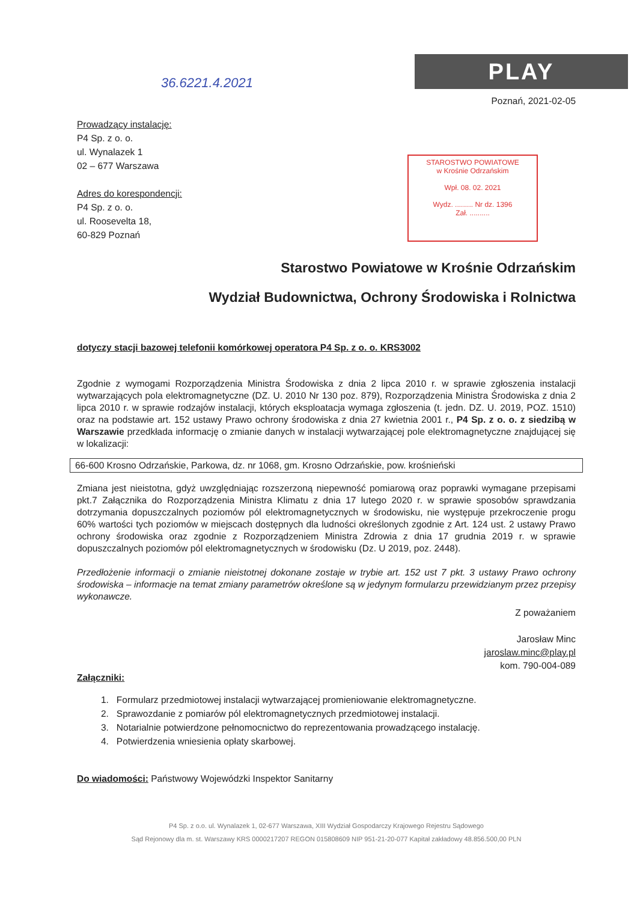PLAY
STAROSTWO POWIATOWE
w Krośnie Odrzańskim
Wpł. 08. 02. 2021
Wydz. ......... Nr dz. 1396
Zał. ..........
36.6221.4.2021
Poznań, 2021-02-05
Prowadzący instalację:
P4 Sp. z o. o.
ul. Wynalazek 1
02 – 677 Warszawa
Adres do korespondencji:
P4 Sp. z o. o.
ul. Roosevelta 18,
60-829 Poznań
Starostwo Powiatowe w Krośnie Odrzańskim
Wydział Budownictwa, Ochrony Środowiska i Rolnictwa
dotyczy stacji bazowej telefonii komórkowej operatora P4 Sp. z o. o. KRS3002
Zgodnie z wymogami Rozporządzenia Ministra Środowiska z dnia 2 lipca 2010 r. w sprawie zgłoszenia instalacji wytwarzających pola elektromagnetyczne (DZ. U. 2010 Nr 130 poz. 879), Rozporządzenia Ministra Środowiska z dnia 2 lipca 2010 r. w sprawie rodzajów instalacji, których eksploatacja wymaga zgłoszenia (t. jedn. DZ. U. 2019, POZ. 1510) oraz na podstawie art. 152 ustawy Prawo ochrony środowiska z dnia 27 kwietnia 2001 r., P4 Sp. z o. o. z siedzibą w Warszawie przedkłada informację o zmianie danych w instalacji wytwarzającej pole elektromagnetyczne znajdującej się w lokalizacji:
66-600 Krosno Odrzańskie, Parkowa, dz. nr 1068, gm. Krosno Odrzańskie, pow. krośnieński
Zmiana jest nieistotna, gdyż uwzględniając rozszerzoną niepewność pomiarową oraz poprawki wymagane przepisami pkt.7 Załącznika do Rozporządzenia Ministra Klimatu z dnia 17 lutego 2020 r. w sprawie sposobów sprawdzania dotrzymania dopuszczalnych poziomów pól elektromagnetycznych w środowisku, nie występuje przekroczenie progu 60% wartości tych poziomów w miejscach dostępnych dla ludności określonych zgodnie z Art. 124 ust. 2 ustawy Prawo ochrony środowiska oraz zgodnie z Rozporządzeniem Ministra Zdrowia z dnia 17 grudnia 2019 r. w sprawie dopuszczalnych poziomów pól elektromagnetycznych w środowisku (Dz. U 2019, poz. 2448).
Przedłożenie informacji o zmianie nieistotnej dokonane zostaje w trybie art. 152 ust 7 pkt. 3 ustawy Prawo ochrony środowiska – informacje na temat zmiany parametrów określone są w jedynym formularzu przewidzianym przez przepisy wykonawcze.
Z poważaniem
Jarosław Minc
jaroslaw.minc@play.pl
kom. 790-004-089
Załączniki:
1. Formularz przedmiotowej instalacji wytwarzającej promieniowanie elektromagnetyczne.
2. Sprawozdanie z pomiarów pól elektromagnetycznych przedmiotowej instalacji.
3. Notarialnie potwierdzone pełnomocnictwo do reprezentowania prowadzącego instalację.
4. Potwierdzenia wniesienia opłaty skarbowej.
Do wiadomości: Państwowy Wojewódzki Inspektor Sanitarny
P4 Sp. z o.o. ul. Wynalazek 1, 02-677 Warszawa, XIII Wydział Gospodarczy Krajowego Rejestru Sądowego
Sąd Rejonowy dla m. st. Warszawy KRS 0000217207 REGON 015808609 NIP 951-21-20-077 Kapitał zakładowy 48.856.500,00 PLN